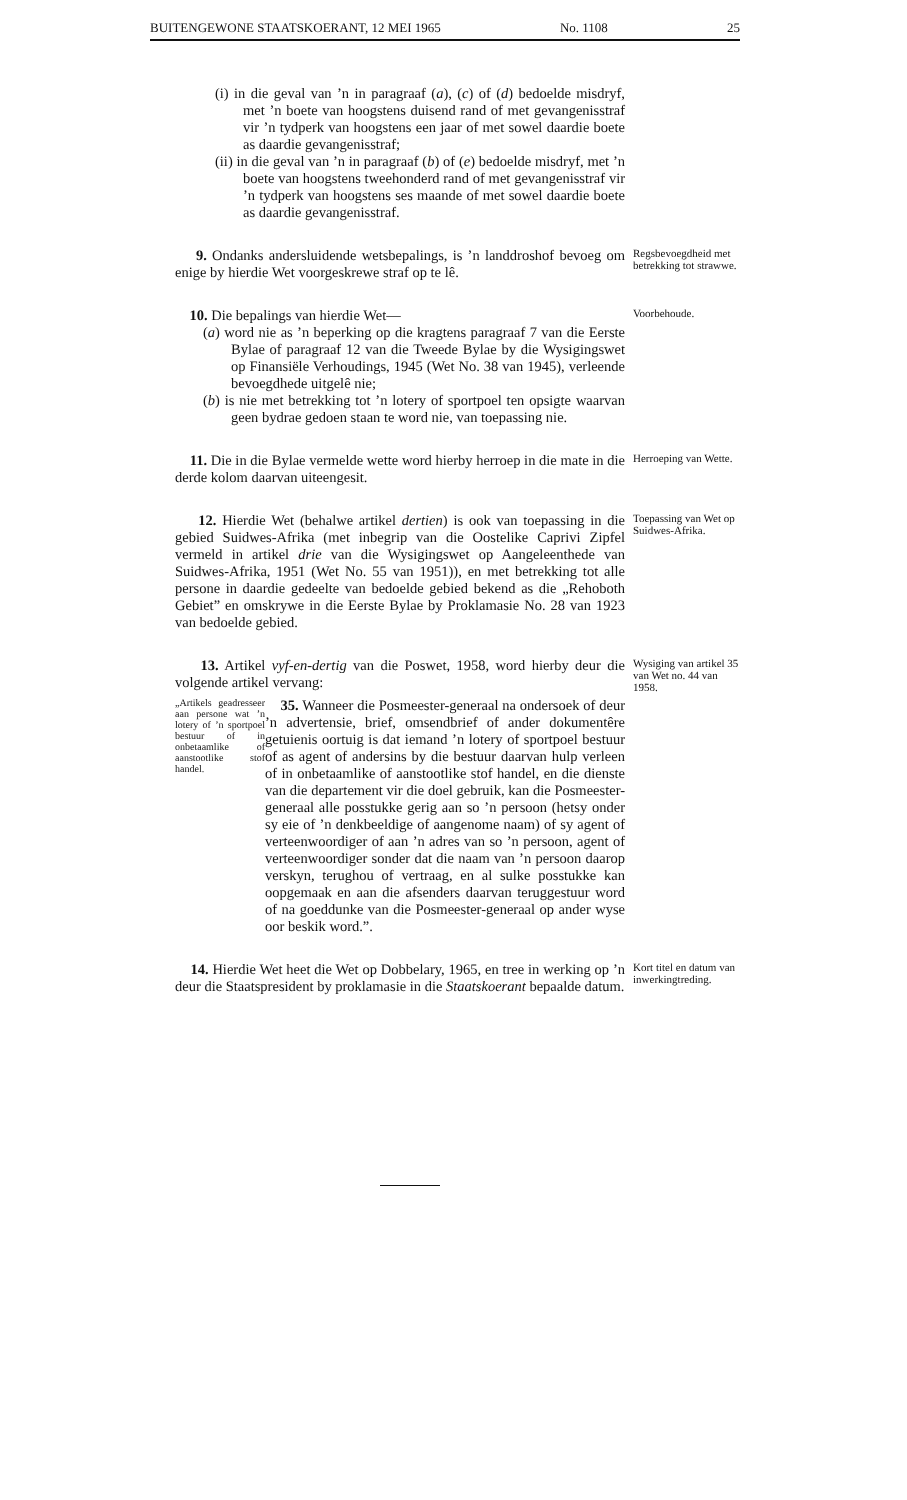BUITENGEWONE STAATSKOERANT, 12 MEI 1965 No. 1108 25
(i) in die geval van ’n in paragraaf (a), (c) of (d) bedoelde misdryf, met ’n boete van hoogstens duisend rand of met gevangenisstraf vir ’n tydperk van hoogstens een jaar of met sowel daardie boete as daardie gevangenisstraf;
(ii) in die geval van ’n in paragraaf (b) of (e) bedoelde misdryf, met ’n boete van hoogstens tweehonderd rand of met gevangenisstraf vir ’n tydperk van hoogstens ses maande of met sowel daardie boete as daardie gevangenisstraf.
9. Ondanks andersluidende wetsbepalings, is ’n landdroshof bevoeg om enige by hierdie Wet voorgeskrewe straf op te lê.
Regsbevoegdheid met betrekking tot strawwe.
10. Die bepalings van hierdie Wet—
(a) word nie as ’n beperking op die kragtens paragraaf 7 van die Eerste Bylae of paragraaf 12 van die Tweede Bylae by die Wysigingswet op Finansiële Verhoudings, 1945 (Wet No. 38 van 1945), verleende bevoegdhede uitgelê nie;
(b) is nie met betrekking tot ’n lotery of sportpoel ten opsigte waarvan geen bydrae gedoen staan te word nie, van toepassing nie.
Voorbehoude.
11. Die in die Bylae vermelde wette word hierby herroep in die mate in die derde kolom daarvan uiteengesit.
Herroeping van Wette.
12. Hierdie Wet (behalwe artikel dertien) is ook van toepassing in die gebied Suidwes-Afrika (met inbegrip van die Oostelike Caprivi Zipfel vermeld in artikel drie van die Wysigingswet op Aangeleenthede van Suidwes-Afrika, 1951 (Wet No. 55 van 1951)), en met betrekking tot alle persone in daardie gedeelte van bedoelde gebied bekend as die „Rehoboth Gebiet” en omskrywe in die Eerste Bylae by Proklamasie No. 28 van 1923 van bedoelde gebied.
Toepassing van Wet op Suidwes-Afrika.
13. Artikel vyf-en-dertig van die Poswet, 1958, word hierby deur die volgende artikel vervang:
„Artikels geadresseer aan persone wat ’n lotery of ’n sportpoel bestuur of in onbetaamlike of aanstootlike stof handel.
35. Wanneer die Posmeester-generaal na ondersoek of deur ’n advertensie, brief, omsendbrief of ander dokumentêre getuienis oortuig is dat iemand ’n lotery of sportpoel bestuur of as agent of andersins by die bestuur daarvan hulp verleen of in onbetaamlike of aanstootlike stof handel, en die dienste van die departement vir die doel gebruik, kan die Posmeester-generaal alle posstukke gerig aan so ’n persoon (hetsy onder sy eie of ’n denkbeeldige of aangenome naam) of sy agent of verteenwoordiger of aan ’n adres van so ’n persoon, agent of verteenwoordiger sonder dat die naam van ’n persoon daarop verskyn, terughou of vertraag, en al sulke posstukke kan oopgemaak en aan die afsenders daarvan teruggestuur word of na goeddunke van die Posmeester-generaal op ander wyse oor beskik word.”.
Wysiging van artikel 35 van Wet no. 44 van 1958.
14. Hierdie Wet heet die Wet op Dobbelary, 1965, en tree in werking op ’n deur die Staatspresident by proklamasie in die Staatskoerant bepaalde datum.
Kort titel en datum van inwerkingtreding.